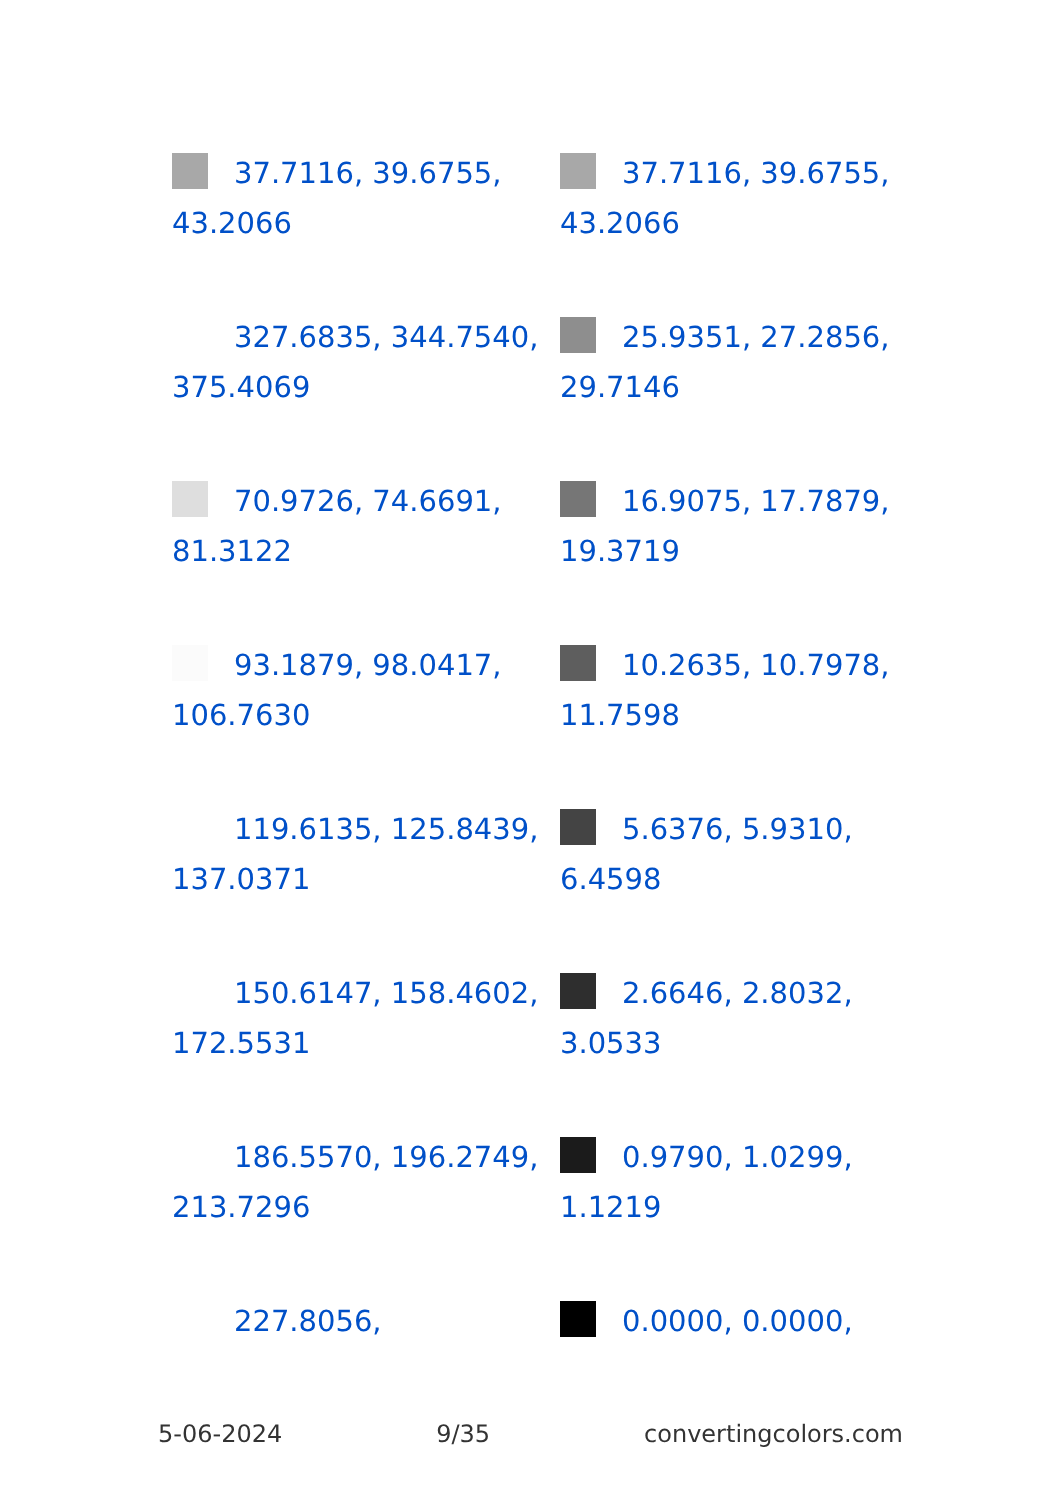37.7116, 39.6755, 43.2066
37.7116, 39.6755, 43.2066
327.6835, 344.7540, 375.4069
25.9351, 27.2856, 29.7146
70.9726, 74.6691, 81.3122
16.9075, 17.7879, 19.3719
93.1879, 98.0417, 106.7630
10.2635, 10.7978, 11.7598
119.6135, 125.8439, 137.0371
5.6376, 5.9310, 6.4598
150.6147, 158.4602, 172.5531
2.6646, 2.8032, 3.0533
186.5570, 196.2749, 213.7296
0.9790, 1.0299, 1.1219
227.8056,
0.0000, 0.0000,
5-06-2024 9/35 convertingcolors.com